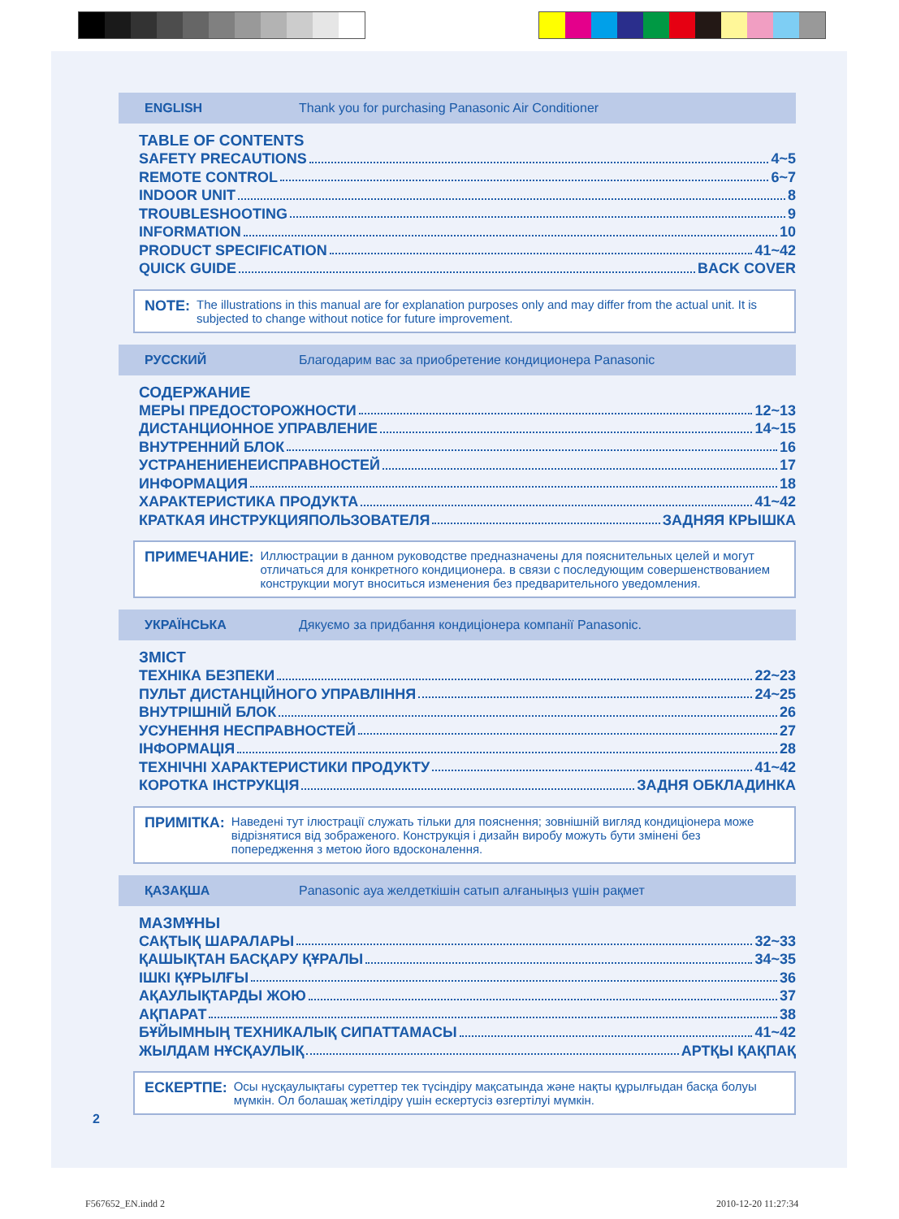ENGLISH Thank you for purchasing Panasonic Air Conditioner
TABLE OF CONTENTS
SAFETY PRECAUTIONS 4~5
REMOTE CONTROL 6~7
INDOOR UNIT 8
TROUBLESHOOTING 9
INFORMATION 10
PRODUCT SPECIFICATION 41~42
QUICK GUIDE BACK COVER
NOTE: The illustrations in this manual are for explanation purposes only and may differ from the actual unit. It is subjected to change without notice for future improvement.
РУССКИЙ Благодарим вас за приобретение кондиционера Panasonic
СОДЕРЖАНИЕ
МЕРЫ ПРЕДОСТОРОЖНОСТИ 12~13
ДИСТАНЦИОННОЕ УПРАВЛЕНИЕ 14~15
ВНУТРЕННИЙ БЛОК 16
УСТРАНЕНИЕНЕИСПРАВНОСТЕЙ 17
ИНФОРМАЦИЯ 18
ХАРАКТЕРИСТИКА ПРОДУКТА 41~42
КРАТКАЯ ИНСТРУКЦИЯПОЛЬЗОВАТЕЛЯ ЗАДНЯЯ КРЫШКА
ПРИМЕЧАНИЕ: Иллюстрации в данном руководстве предназначены для пояснительных целей и могут отличаться для конкретного кондиционера. в связи с последующим совершенствованием конструкции могут вноситься изменения без предварительного уведомления.
УКРАЇНСЬКА Дякуємо за придбання кондиціонера компанії Panasonic.
ЗМІСТ
ТЕХНІКА БЕЗПЕКИ 22~23
ПУЛЬТ ДИСТАНЦІЙНОГО УПРАВЛІННЯ 24~25
ВНУТРІШНІЙ БЛОК 26
УСУНЕННЯ НЕСПРАВНОСТЕЙ 27
ІНФОРМАЦІЯ 28
ТЕХНІЧНІ ХАРАКТЕРИСТИКИ ПРОДУКТУ 41~42
КОРОТКА ІНСТРУКЦІЯ ЗАДНЯ ОБКЛАДИНКА
ПРИМІТКА: Наведені тут ілюстрації служать тільки для пояснення; зовнішній вигляд кондиціонера може відрізнятися від зображеного. Конструкція і дизайн виробу можуть бути змінені без попередження з метою його вдосконалення.
ҚАЗАҚША Panasonic ауа желдеткішін сатып алғаныңыз үшін рақмет
МАЗМҰНЫ
САҚТЫҚ ШАРАЛАРЫ 32~33
ҚАШЫҚТАН БАСҚАРУ ҚҰРАЛЫ 34~35
ІШКІ ҚҰРЫЛҒЫ 36
АҚАУЛЫҚТАРДЫ ЖОЮ 37
АҚПАРАТ 38
БҰЙЫМНЫҢ ТЕХНИКАЛЫҚ СИПАТТАМАСЫ 41~42
ЖЫЛДАМ НҰСҚАУЛЫҚ АРТҚЫ ҚАҚПАҚ
ЕСКЕРТПЕ: Осы нұсқаулықтағы суреттер тек түсіндіру мақсатында және нақты құрылғыдан басқа болуы мүмкін. Ол болашақ жетілдіру үшін ескертусіз өзгертілуі мүмкін.
2
F567652_EN.indd 2 2010-12-20 11:27:34